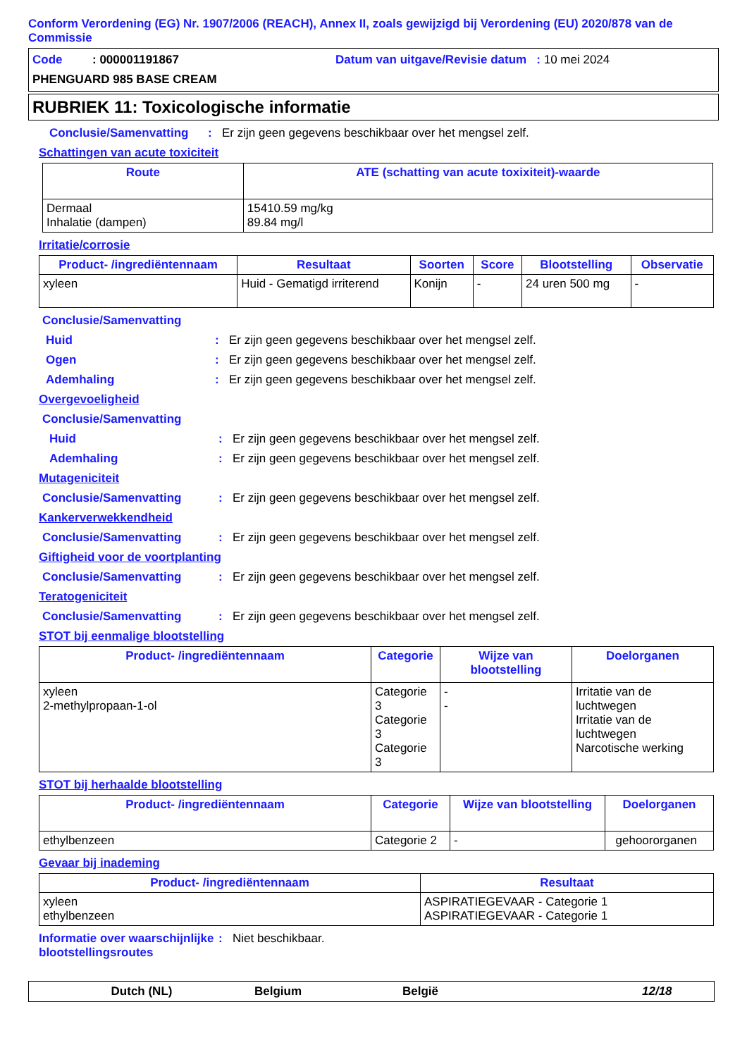Conform Verordening (EG) Nr. 1907/2006 (REACH), Annex II, zoals gewijzigd bij Verordening (EU) 2020/878 van de Commissie
Code : 000001191867
Datum van uitgave/Revisie datum : 10 mei 2024
PHENGUARD 985 BASE CREAM
RUBRIEK 11: Toxicologische informatie
Conclusie/Samenvatting : Er zijn geen gegevens beschikbaar over het mengsel zelf.
Schattingen van acute toxiciteit
| Route | ATE (schatting van acute toxixiteit)-waarde |
| --- | --- |
| Dermaal Inhalatie (dampen) | 15410.59 mg/kg 89.84 mg/l |
Irritatie/corrosie
| Product- /ingrediëntennaam | Resultaat | Soorten | Score | Blootstelling | Observatie |
| --- | --- | --- | --- | --- | --- |
| xyleen | Huid - Gematigd irriterend | Konijn | - | 24 uren 500 mg | - |
Conclusie/Samenvatting
Huid : Er zijn geen gegevens beschikbaar over het mengsel zelf.
Ogen : Er zijn geen gegevens beschikbaar over het mengsel zelf.
Ademhaling : Er zijn geen gegevens beschikbaar over het mengsel zelf.
Overgevoeligheid
Conclusie/Samenvatting
Huid : Er zijn geen gegevens beschikbaar over het mengsel zelf.
Ademhaling : Er zijn geen gegevens beschikbaar over het mengsel zelf.
Mutageniciteit
Conclusie/Samenvatting : Er zijn geen gegevens beschikbaar over het mengsel zelf.
Kankerverwekkendheid
Conclusie/Samenvatting : Er zijn geen gegevens beschikbaar over het mengsel zelf.
Giftigheid voor de voortplanting
Conclusie/Samenvatting : Er zijn geen gegevens beschikbaar over het mengsel zelf.
Teratogeniciteit
Conclusie/Samenvatting : Er zijn geen gegevens beschikbaar over het mengsel zelf.
STOT bij eenmalige blootstelling
| Product- /ingrediëntennaam | Categorie | Wijze van blootstelling | Doelorganen |
| --- | --- | --- | --- |
| xyleen 2-methylpropaan-1-ol | Categorie 3 Categorie 3 Categorie 3 | - - | Irritatie van de luchtwegen Irritatie van de luchtwegen Narcotische werking |
STOT bij herhaalde blootstelling
| Product- /ingrediëntennaam | Categorie | Wijze van blootstelling | Doelorganen |
| --- | --- | --- | --- |
| ethylbenzeen | Categorie 2 | - | gehoororganen |
Gevaar bij inademing
| Product- /ingrediëntennaam | Resultaat |
| --- | --- |
| xyleen ethylbenzeen | ASPIRATIEGEVAAR - Categorie 1 ASPIRATIEGEVAAR - Categorie 1 |
Informatie over waarschijnlijke blootstellingsroutes
: Niet beschikbaar.
Dutch (NL) Belgium België 12/18